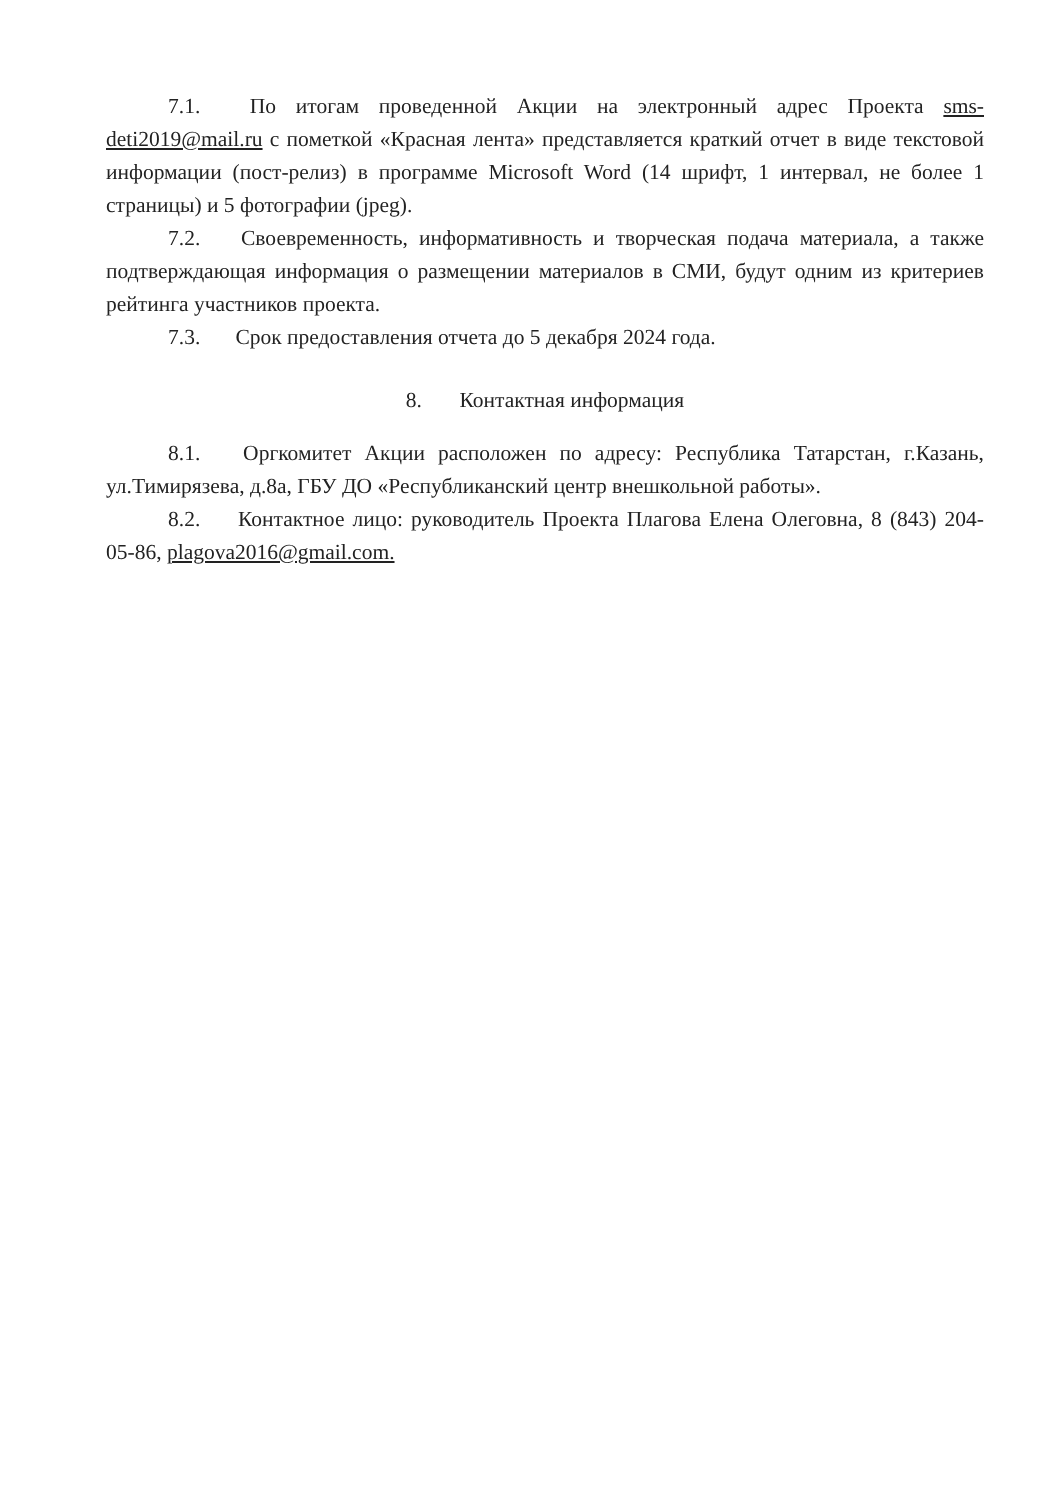7.1. По итогам проведенной Акции на электронный адрес Проекта sms-deti2019@mail.ru с пометкой «Красная лента» представляется краткий отчет в виде текстовой информации (пост-релиз) в программе Microsoft Word (14 шрифт, 1 интервал, не более 1 страницы) и 5 фотографии (jpeg).
7.2. Своевременность, информативность и творческая подача материала, а также подтверждающая информация о размещении материалов в СМИ, будут одним из критериев рейтинга участников проекта.
7.3. Срок предоставления отчета до 5 декабря 2024 года.
8. Контактная информация
8.1. Оргкомитет Акции расположен по адресу: Республика Татарстан, г.Казань, ул.Тимирязева, д.8а, ГБУ ДО «Республиканский центр внешкольной работы».
8.2. Контактное лицо: руководитель Проекта Плагова Елена Олеговна, 8 (843) 204-05-86, plagova2016@gmail.com.